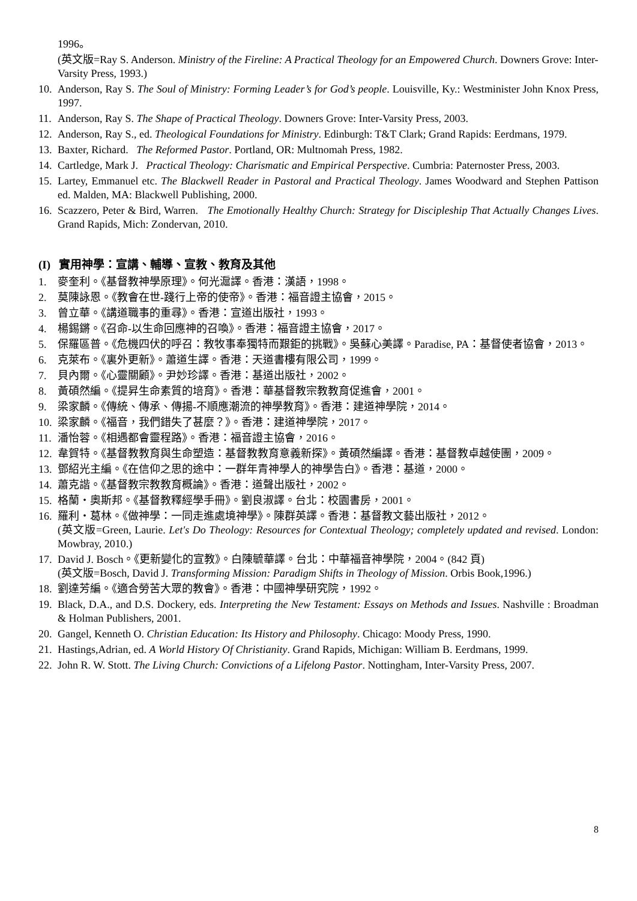1996。
(英文版=Ray S. Anderson. Ministry of the Fireline: A Practical Theology for an Empowered Church. Downers Grove: Inter-Varsity Press, 1993.)
10. Anderson, Ray S. The Soul of Ministry: Forming Leader’s for God’s people. Louisville, Ky.: Westminister John Knox Press, 1997.
11. Anderson, Ray S. The Shape of Practical Theology. Downers Grove: Inter-Varsity Press, 2003.
12. Anderson, Ray S., ed. Theological Foundations for Ministry. Edinburgh: T&T Clark; Grand Rapids: Eerdmans, 1979.
13. Baxter, Richard. The Reformed Pastor. Portland, OR: Multnomah Press, 1982.
14. Cartledge, Mark J. Practical Theology: Charismatic and Empirical Perspective. Cumbria: Paternoster Press, 2003.
15. Lartey, Emmanuel etc. The Blackwell Reader in Pastoral and Practical Theology. James Woodward and Stephen Pattison ed. Malden, MA: Blackwell Publishing, 2000.
16. Scazzero, Peter & Bird, Warren. The Emotionally Healthy Church: Strategy for Discipleship That Actually Changes Lives. Grand Rapids, Mich: Zondervan, 2010.
(I) 實用神學：宣講、輔導、宣教、教育及其他
1. 麥奎利。《基督教神學原理》。何光滬譯。香港：漢語，1998。
2. 莫陳詠恩。《教會在世-踐行上帝的使帝》。香港：福音證主協會，2015。
3. 曾立華。《講道職事的重尋》。香港：宣道出版社，1993。
4. 楊錫鏘。《召命-以生命回應神的召喚》。香港：福音證主協會，2017。
5. 保羅區普。《危機四伏的呼召：教牧事奉獨特而艱鉅的挑戰》。吳蘇心美譯。Paradise, PA：基督使者協會，2013。
6. 克萊布。《裏外更新》。蕭道生譯。香港：天道書樓有限公司，1999。
7. 貝內爾。《心靈關顧》。尹妙珍譯。香港：基道出版社，2002。
8. 黃碩然編。《提昇生命素質的培育》。香港：華基督教宗教教育促進會，2001。
9. 梁家麟。《傳統、傳承、傳揚-不順應潮流的神學教育》。香港：建道神學院，2014。
10. 梁家麟。《福音，我們錯失了甚麼？》。香港：建道神學院，2017。
11. 潘怡蓉。《相遇都會靈程路》。香港：福音證主協會，2016。
12. 韋賀特。《基督教教育與生命塑造：基督教教育意義新探》。黃碩然編譯。香港：基督教卓越使團，2009。
13. 鄧紹光主編。《在信仰之思的途中：一群年青神學人的神學告白》。香港：基道，2000。
14. 蕭克諧。《基督教宗教教育概論》。香港：道聲出版社，2002。
15. 格蘭・奧斯邦。《基督教釋經學手冊》。劉良淑譯。台北：校園書房，2001。
16. 羅利・葛林。《做神學：一同走進處境神學》。陳群英譯。香港：基督教文藝出版社，2012。
(英文版=Green, Laurie. Let's Do Theology: Resources for Contextual Theology; completely updated and revised. London: Mowbray, 2010.)
17. David J. Bosch。《更新變化的宣教》。白陳毓華譯。台北：中華福音神學院，2004。(842 頁)
(英文版=Bosch, David J. Transforming Mission: Paradigm Shifts in Theology of Mission. Orbis Book,1996.)
18. 劉達芳編。《適合勞苦大眾的教會》。香港：中國神學研究院，1992。
19. Black, D.A., and D.S. Dockery, eds. Interpreting the New Testament: Essays on Methods and Issues. Nashville : Broadman & Holman Publishers, 2001.
20. Gangel, Kenneth O. Christian Education: Its History and Philosophy. Chicago: Moody Press, 1990.
21. Hastings,Adrian, ed. A World History Of Christianity. Grand Rapids, Michigan: William B. Eerdmans, 1999.
22. John R. W. Stott. The Living Church: Convictions of a Lifelong Pastor. Nottingham, Inter-Varsity Press, 2007.
8